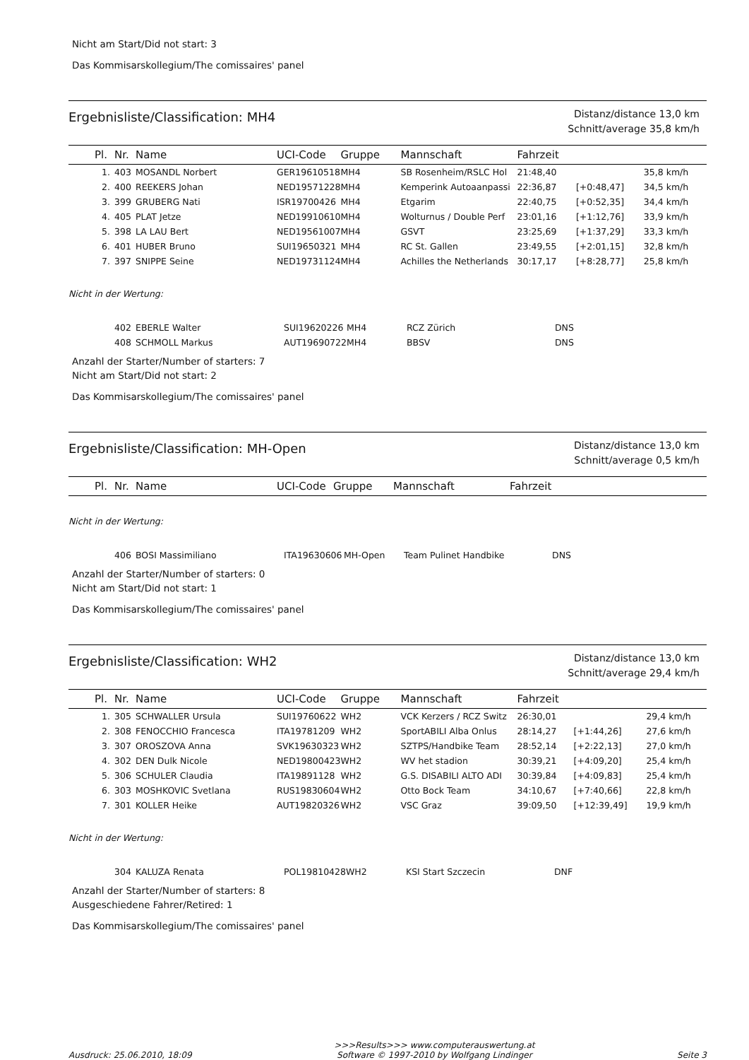Nicht am Start/Did not start: 3
Das Kommisarskollegium/The comissaires' panel
Ergebnisliste/Classification: MH4
Distanz/distance 13,0 km
Schnitt/average 35,8 km/h
| Pl. | Nr. | Name | UCI-Code | Gruppe | Mannschaft | Fahrzeit | | |
| --- | --- | --- | --- | --- | --- | --- | --- | --- |
| 1. | 403 | MOSANDL Norbert | GER19610518 | MH4 | SB Rosenheim/RSLC Hol | 21:48,40 | | 35,8 km/h |
| 2. | 400 | REEKERS Johan | NED19571228 | MH4 | Kemperink Autoaanpassi | 22:36,87 | [+0:48,47] | 34,5 km/h |
| 3. | 399 | GRUBERG Nati | ISR19700426 | MH4 | Etgarim | 22:40,75 | [+0:52,35] | 34,4 km/h |
| 4. | 405 | PLAT Jetze | NED19910610 | MH4 | Wolturnus / Double Perf | 23:01,16 | [+1:12,76] | 33,9 km/h |
| 5. | 398 | LA LAU Bert | NED19561007 | MH4 | GSVT | 23:25,69 | [+1:37,29] | 33,3 km/h |
| 6. | 401 | HUBER Bruno | SUI19650321 | MH4 | RC St. Gallen | 23:49,55 | [+2:01,15] | 32,8 km/h |
| 7. | 397 | SNIPPE Seine | NED19731124 | MH4 | Achilles the Netherlands | 30:17,17 | [+8:28,77] | 25,8 km/h |
Nicht in der Wertung:
| | 402 | EBERLE Walter | SUI19620226 | MH4 | RCZ Zürich | DNS |
| | 408 | SCHMOLL Markus | AUT19690722 | MH4 | BBSV | DNS |
Anzahl der Starter/Number of starters: 7
Nicht am Start/Did not start: 2
Das Kommisarskollegium/The comissaires' panel
Ergebnisliste/Classification: MH-Open
Distanz/distance 13,0 km
Schnitt/average 0,5 km/h
| Pl. | Nr. | Name | UCI-Code | Gruppe | Mannschaft | Fahrzeit |
| --- | --- | --- | --- | --- | --- | --- |
Nicht in der Wertung:
| | 406 | BOSI Massimiliano | ITA19630606 | MH-Open | Team Pulinet Handbike | DNS |
Anzahl der Starter/Number of starters: 0
Nicht am Start/Did not start: 1
Das Kommisarskollegium/The comissaires' panel
Ergebnisliste/Classification: WH2
Distanz/distance 13,0 km
Schnitt/average 29,4 km/h
| Pl. | Nr. | Name | UCI-Code | Gruppe | Mannschaft | Fahrzeit | | |
| --- | --- | --- | --- | --- | --- | --- | --- | --- |
| 1. | 305 | SCHWALLER Ursula | SUI19760622 | WH2 | VCK Kerzers / RCZ Switz | 26:30,01 | | 29,4 km/h |
| 2. | 308 | FENOCCHIO Francesca | ITA19781209 | WH2 | SportABILI Alba Onlus | 28:14,27 | [+1:44,26] | 27,6 km/h |
| 3. | 307 | OROSZOVA Anna | SVK19630323 | WH2 | SZTPS/Handbike Team | 28:52,14 | [+2:22,13] | 27,0 km/h |
| 4. | 302 | DEN Dulk Nicole | NED19800423 | WH2 | WV het stadion | 30:39,21 | [+4:09,20] | 25,4 km/h |
| 5. | 306 | SCHULER Claudia | ITA19891128 | WH2 | G.S. DISABILI ALTO ADI | 30:39,84 | [+4:09,83] | 25,4 km/h |
| 6. | 303 | MOSHKOVIC Svetlana | RUS19830604 | WH2 | Otto Bock Team | 34:10,67 | [+7:40,66] | 22,8 km/h |
| 7. | 301 | KOLLER Heike | AUT19820326 | WH2 | VSC Graz | 39:09,50 | [+12:39,49] | 19,9 km/h |
Nicht in der Wertung:
| | 304 | KALUZA Renata | POL19810428 | WH2 | KSI Start Szczecin | DNF |
Anzahl der Starter/Number of starters: 8
Ausgeschiedene Fahrer/Retired: 1
Das Kommisarskollegium/The comissaires' panel
Ausdruck: 25.06.2010, 18:09 >>>Results>>> www.computerauswertung.at
Software © 1997-2010 by Wolfgang Lindinger Seite 3